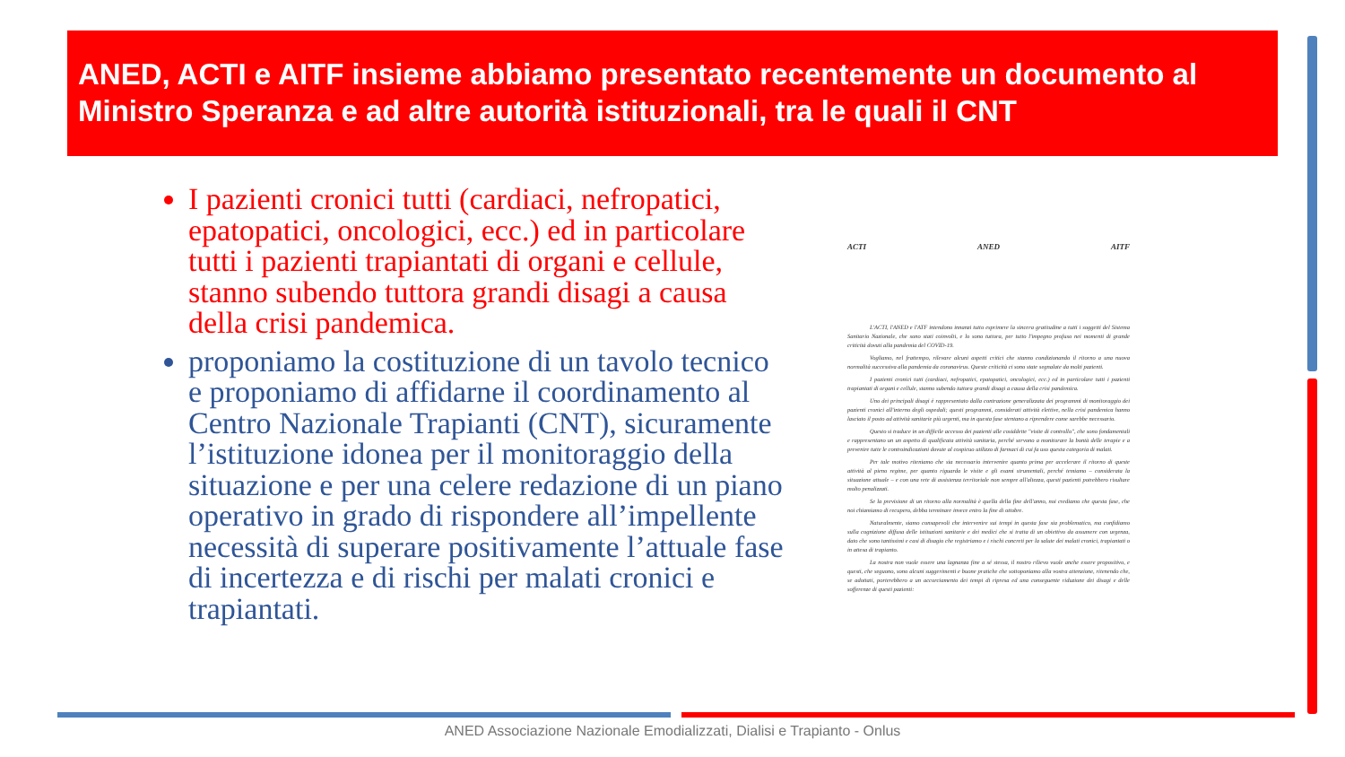ANED, ACTI e AITF insieme abbiamo presentato recentemente un documento al Ministro Speranza e ad altre autorità istituzionali, tra le quali il CNT
I pazienti cronici tutti (cardiaci, nefropatici, epatopatici, oncologici, ecc.) ed in particolare tutti i pazienti trapiantati di organi e cellule, stanno subendo tuttora grandi disagi a causa della crisi pandemica.
proponiamo la costituzione di un tavolo tecnico e proponiamo di affidarne il coordinamento al Centro Nazionale Trapianti (CNT), sicuramente l’istituzione idonea per il monitoraggio della situazione e per una celere redazione di un piano operativo in grado di rispondere all’impellente necessità di superare positivamente l’attuale fase di incertezza e di rischi per malati cronici e trapiantati.
ACTI ANED AITF
L'ACTI, l'ANED e l'ATF intendono innanzi tutto esprimere la sincera gratitudine a tutti i soggetti del Sistema Sanitario Nazionale, che sono stati coinvolti, e lo sono tuttora, per tutto l'impegno profuso nei momenti di grande criticità dovuti alla pandemia del COVID-19.
Vogliamo, nel frattempo, rilevare alcuni aspetti critici che stanno condizionando il ritorno a una nuova normalità successiva alla pandemia da coronavirus. Queste criticità ci sono state segnalate da molti pazienti.
I pazienti cronici tutti (cardiaci, nefropatici, epatopatici, oncologici, ecc.) ed in particolare tutti i pazienti trapiantati di organi e cellule, stanno subendo tuttora grandi disagi a causa della crisi pandemica.
Uno dei principali disagi è rappresentato dalla contrazione generalizzata dei programmi di monitoraggio dei pazienti cronici all'interno degli ospedali; questi programmi, considerati attività elettive, nella crisi pandemica hanno lasciato il posto ad attività sanitarie più urgenti, ma in questa fase stentano a riprendere come sarebbe necessario.
Questo si traduce in un difficile accesso dei pazienti alle cosiddette "visite di controllo", che sono fondamentali e rappresentano un un aspetto di qualificata attività sanitaria, perché servono a monitorare la bontà delle terapie e a prevenire tutte le controindicazioni dovute al cospicuo utilizzo di farmaci di cui fa uso questa categoria di malati.
Per tale motivo riteniamo che sia necessario intervenire quanto prima per accelerare il ritorno di queste attività al pieno regime, per quanto riguarda le visite e gli esami strumentali, perché temiamo – considerata la situazione attuale – e con una rete di assistenza territoriale non sempre all'altezza, questi pazienti potrebbero risultare molto penalizzati.
Se la previsione di un ritorno alla normalità è quella della fine dell'anno, noi crediamo che questa fase, che noi chiamiamo di recupero, debba terminare invece entro la fine di ottobre.
Naturalmente, siamo consapevoli che intervenire sui tempi in questa fase sia problematico, ma confidiamo sulla cognizione diffusa delle istituzioni sanitarie e dei medici che si tratta di un obiettivo da assumere con urgenza, dato che sono tantissimi e casi di disagio che registriamo e i rischi concreti per la salute dei malati cronici, trapiantati o in attesa di trapianto.
La nostra non vuole essere una lagnanza fine a sé stessa, il nostro rilievo vuole anche essere propositivo, e questi, che seguono, sono alcuni suggerimenti e buone pratiche che sottoponiamo alla vostra attenzione, ritenendo che, se adottati, porterebbero a un accorciamento dei tempi di ripresa ed una conseguente riduzione dei disagi e delle sofferenze di questi pazienti:
ANED Associazione Nazionale Emodializzati, Dialisi e Trapianto - Onlus